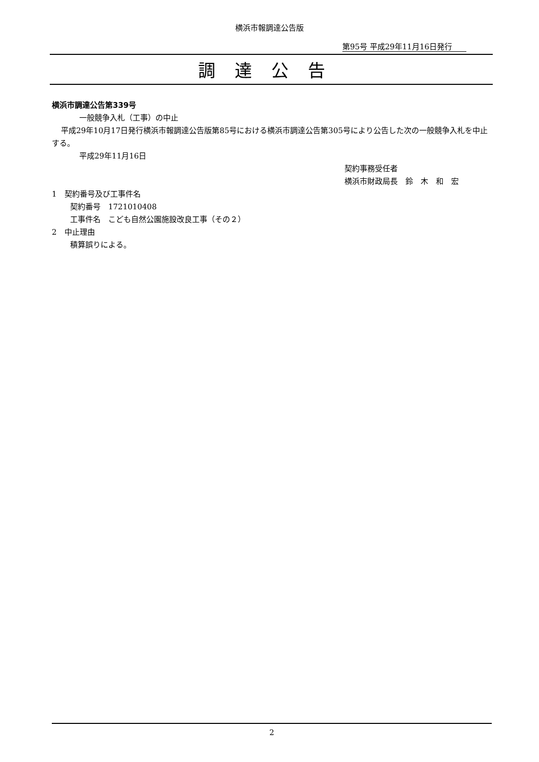横浜市報調達公告版
第95号 平成29年11月16日発行
調達公告
横浜市調達公告第339号
一般競争入札（工事）の中止
平成29年10月17日発行横浜市報調達公告版第85号における横浜市調達公告第305号により公告した次の一般競争入札を中止する。
平成29年11月16日
契約事務受任者
横浜市財政局長　鈴　木　和　宏
1　契約番号及び工事件名
契約番号　1721010408
工事件名　こども自然公園施設改良工事（その２）
2　中止理由
積算誤りによる。
2